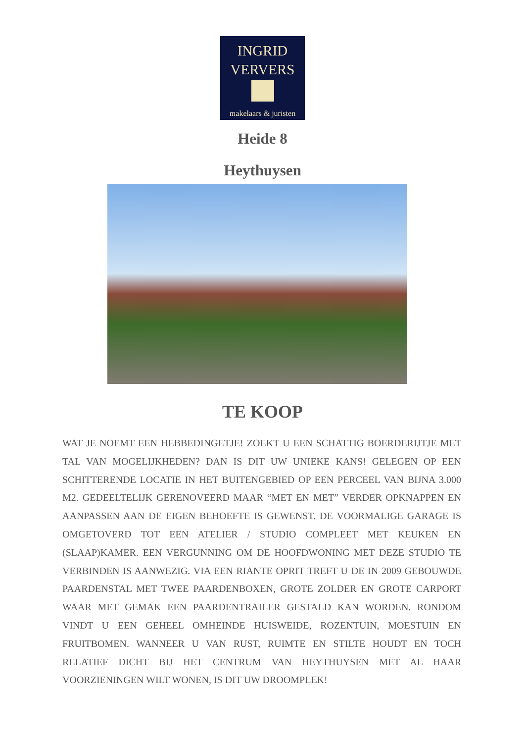INGRID
VERVERS
makelaars & juristen
Heide 8
Heythuysen
TE KOOP
WAT JE NOEMT EEN HEBBEDINGETJE! ZOEKT U EEN SCHATTIG BOERDERIJTJE MET TAL VAN MOGELIJKHEDEN? DAN IS DIT UW UNIEKE KANS! GELEGEN OP EEN SCHITTERENDE LOCATIE IN HET BUITENGEBIED OP EEN PERCEEL VAN BIJNA 3.000 M2. GEDEELTELIJK GERENOVEERD MAAR “MET EN MET” VERDER OPKNAPPEN EN AANPASSEN AAN DE EIGEN BEHOEFTE IS GEWENST. DE VOORMALIGE GARAGE IS OMGETOVERD TOT EEN ATELIER / STUDIO COMPLEET MET KEUKEN EN (SLAAP)KAMER. EEN VERGUNNING OM DE HOOFDWONING MET DEZE STUDIO TE VERBINDEN IS AANWEZIG. VIA EEN RIANTE OPRIT TREFT U DE IN 2009 GEBOUWDE PAARDENSTAL MET TWEE PAARDENBOXEN, GROTE ZOLDER EN GROTE CARPORT WAAR MET GEMAK EEN PAARDENTRAILER GESTALD KAN WORDEN. RONDOM VINDT U EEN GEHEEL OMHEINDE HUISWEIDE, ROZENTUIN, MOESTUIN EN FRUITBOMEN. WANNEER U VAN RUST, RUIMTE EN STILTE HOUDT EN TOCH RELATIEF DICHT BIJ HET CENTRUM VAN HEYTHUYSEN MET AL HAAR VOORZIENINGEN WILT WONEN, IS DIT UW DROOMPLEK!